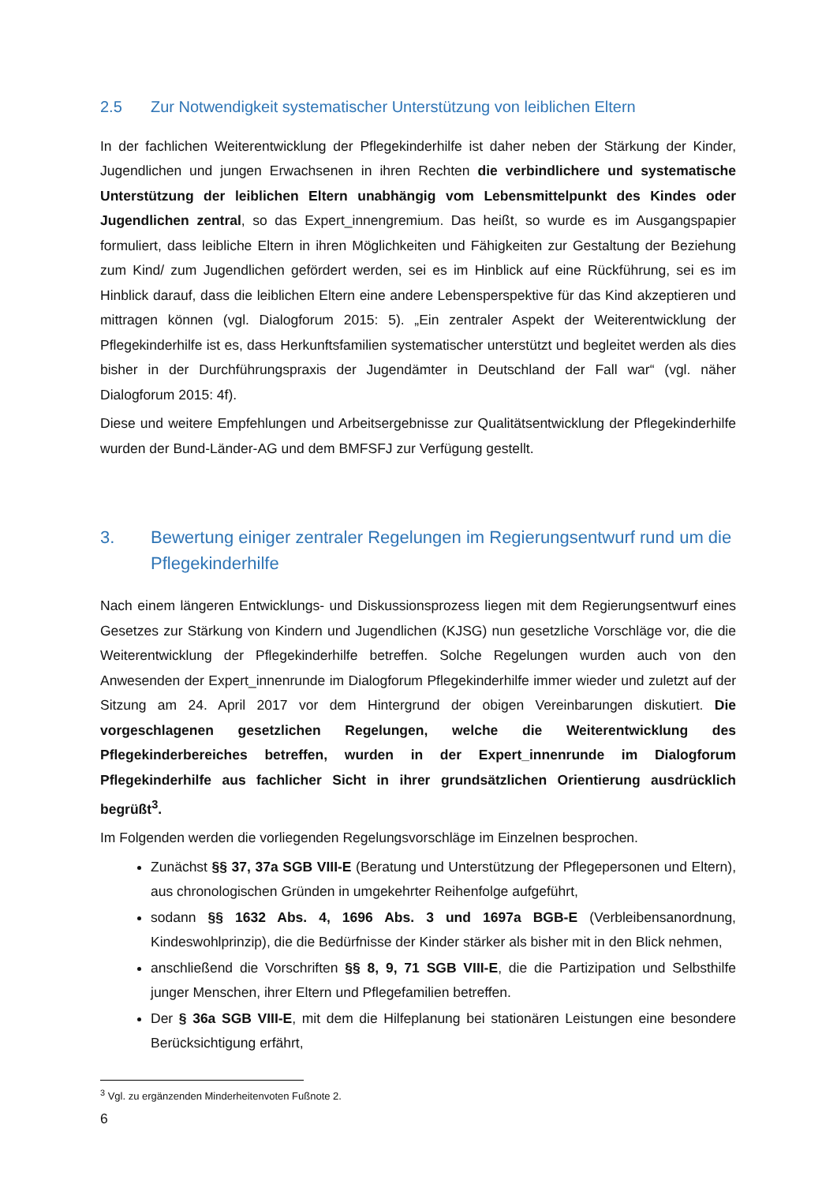2.5 Zur Notwendigkeit systematischer Unterstützung von leiblichen Eltern
In der fachlichen Weiterentwicklung der Pflegekinderhilfe ist daher neben der Stärkung der Kinder, Jugendlichen und jungen Erwachsenen in ihren Rechten die verbindlichere und systematische Unterstützung der leiblichen Eltern unabhängig vom Lebensmittelpunkt des Kindes oder Jugendlichen zentral, so das Expert_innengremium. Das heißt, so wurde es im Ausgangspapier formuliert, dass leibliche Eltern in ihren Möglichkeiten und Fähigkeiten zur Gestaltung der Beziehung zum Kind/ zum Jugendlichen gefördert werden, sei es im Hinblick auf eine Rückführung, sei es im Hinblick darauf, dass die leiblichen Eltern eine andere Lebensperspektive für das Kind akzeptieren und mittragen können (vgl. Dialogforum 2015: 5). „Ein zentraler Aspekt der Weiterentwicklung der Pflegekinderhilfe ist es, dass Herkunftsfamilien systematischer unterstützt und begleitet werden als dies bisher in der Durchführungspraxis der Jugendämter in Deutschland der Fall war“ (vgl. näher Dialogforum 2015: 4f).
Diese und weitere Empfehlungen und Arbeitsergebnisse zur Qualitätsentwicklung der Pflegekinderhilfe wurden der Bund-Länder-AG und dem BMFSFJ zur Verfügung gestellt.
3. Bewertung einiger zentraler Regelungen im Regierungsentwurf rund um die Pflegekinderhilfe
Nach einem längeren Entwicklungs- und Diskussionsprozess liegen mit dem Regierungsentwurf eines Gesetzes zur Stärkung von Kindern und Jugendlichen (KJSG) nun gesetzliche Vorschläge vor, die die Weiterentwicklung der Pflegekinderhilfe betreffen. Solche Regelungen wurden auch von den Anwesenden der Expert_innenrunde im Dialogforum Pflegekinderhilfe immer wieder und zuletzt auf der Sitzung am 24. April 2017 vor dem Hintergrund der obigen Vereinbarungen diskutiert. Die vorgeschlagenen gesetzlichen Regelungen, welche die Weiterentwicklung des Pflegekinderbereiches betreffen, wurden in der Expert_innenrunde im Dialogforum Pflegekinderhilfe aus fachlicher Sicht in ihrer grundsätzlichen Orientierung ausdrücklich begrüßt<sup>3</sup>.
Im Folgenden werden die vorliegenden Regelungsvorschläge im Einzelnen besprochen.
Zunächst §§ 37, 37a SGB VIII-E (Beratung und Unterstützung der Pflegepersonen und Eltern), aus chronologischen Gründen in umgekehrter Reihenfolge aufgeführt,
sodann §§ 1632 Abs. 4, 1696 Abs. 3 und 1697a BGB-E (Verbleibensanordnung, Kindeswohlprinzip), die die Bedürfnisse der Kinder stärker als bisher mit in den Blick nehmen,
anschließend die Vorschriften §§ 8, 9, 71 SGB VIII-E, die die Partizipation und Selbsthilfe junger Menschen, ihrer Eltern und Pflegefamilien betreffen.
Der § 36a SGB VIII-E, mit dem die Hilfeplanung bei stationären Leistungen eine besondere Berücksichtigung erfährt,
<sup>3</sup> Vgl. zu ergänzenden Minderheitenvoten Fußnote 2.
6